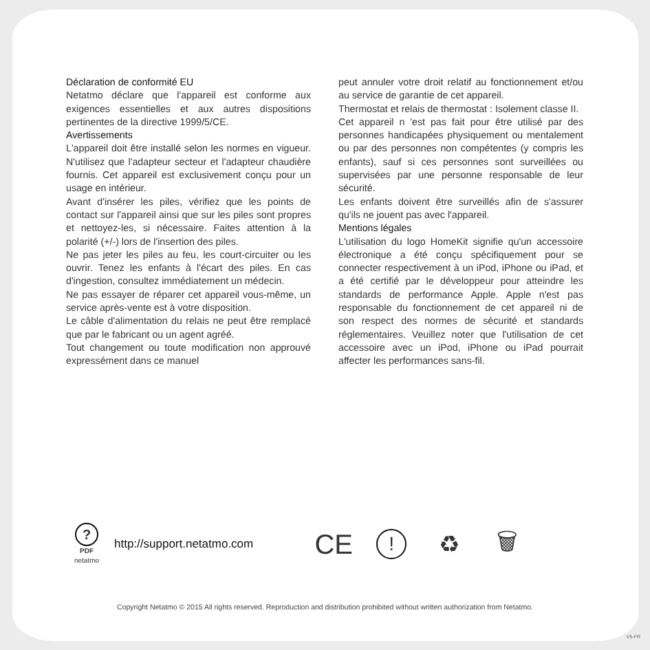Déclaration de conformité EU
Netatmo déclare que l'appareil est conforme aux exigences essentielles et aux autres dispositions pertinentes de la directive 1999/5/CE.
Avertissements
L'appareil doit être installé selon les normes en vigueur. N'utilisez que l'adapteur secteur et l'adapteur chaudière fournis. Cet appareil est exclusivement conçu pour un usage en intérieur.
Avant d'insérer les piles, vérifiez que les points de contact sur l'appareil ainsi que sur les piles sont propres et nettoyez-les, si nécessaire. Faites attention à la polarité (+/-) lors de l'insertion des piles.
Ne pas jeter les piles au feu, les court-circuiter ou les ouvrir. Tenez les enfants à l'écart des piles. En cas d'ingestion, consultez immédiatement un médecin.
Ne pas essayer de réparer cet appareil vous-même, un service après-vente est à votre disposition.
Le câble d'alimentation du relais ne peut être remplacé que par le fabricant ou un agent agréé.
Tout changement ou toute modification non approuvé expressément dans ce manuel
peut annuler votre droit relatif au fonctionnement et/ou au service de garantie de cet appareil.
Thermostat et relais de thermostat : Isolement classe II.
Cet appareil n 'est pas fait pour être utilisé par des personnes handicapées physiquement ou mentalement ou par des personnes non compétentes (y compris les enfants), sauf si ces personnes sont surveillées ou supervisées par une personne responsable de leur sécurité.
Les enfants doivent être surveillés afin de s'assurer qu'ils ne jouent pas avec l'appareil.
Mentions légales
L'utilisation du logo HomeKit signifie qu'un accessoire électronique a été conçu spécifiquement pour se connecter respectivement à un iPod, iPhone ou iPad, et a été certifié par le développeur pour atteindre les standards de performance Apple. Apple n'est pas responsable du fonctionnement de cet appareil ni de son respect des normes de sécurité et standards réglementaires. Veuillez noter que l'utilisation de cet accessoire avec un iPod, iPhone ou iPad pourrait affecter les performances sans-fil.
?
PDF
netatmo
http://support.netatmo.com
CE
!
♻ 🗑
Copyright Netatmo © 2015 All rights reserved. Reproduction and distribution prohibited without written authorization from Netatmo.
V5-FR